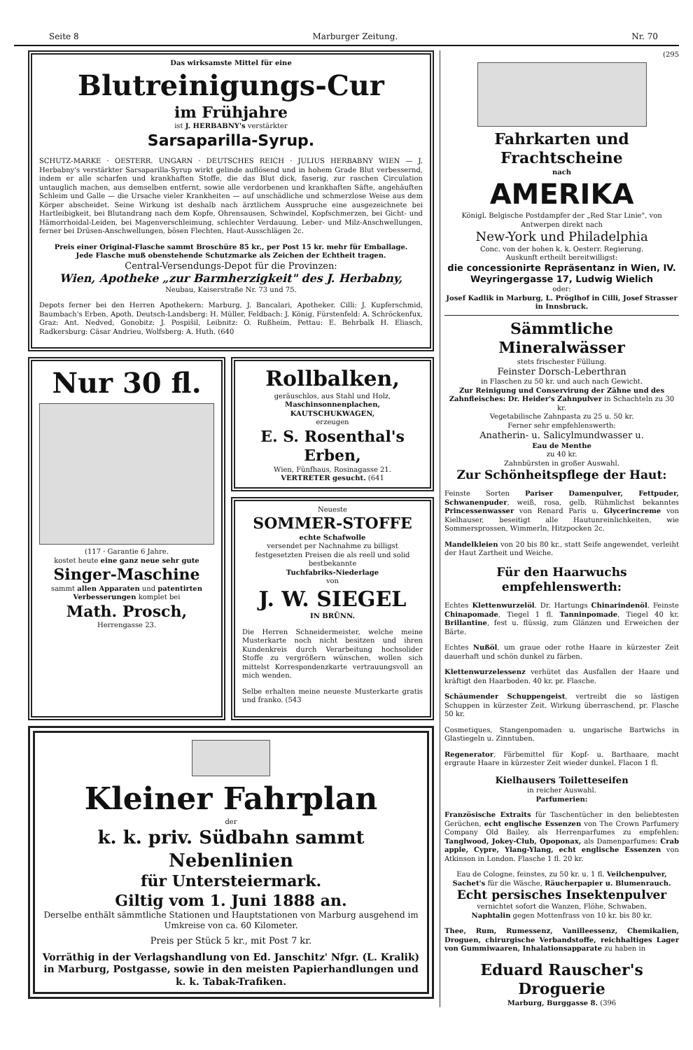Seite 8 Marburger Zeitung. Nr. 70
Das wirksamste Mittel für eine
Blutreinigungs-Cur
im Frühjahre
ist J. HERBABNY's verstärkter
Sarsaparilla-Syrup.
SCHUTZ-MARKE · OESTERR. UNGARN · DEUTSCHES REICH · JULIUS HERBABNY WIEN — J. Herbabny's verstärkter Sarsaparilla-Syrup wirkt gelinde auflösend und in hohem Grade Blut verbessernd, indem er alle scharfen und krankhaften Stoffe, die das Blut dick, faserig, zur raschen Circulation untauglich machen, aus demselben entfernt, sowie alle verdorbenen und krankhaften Säfte, angehäuften Schleim und Galle — die Ursache vieler Krankheiten — auf unschädliche und schmerzlose Weise aus dem Körper abscheidet. Seine Wirkung ist deshalb nach ärztlichem Ausspruche eine ausgezeichnete bei Hartleibigkeit, bei Blutandrang nach dem Kopfe, Ohrensausen, Schwindel, Kopfschmerzen, bei Gicht- und Hämorrhoidal-Leiden, bei Magenverschleimung, schlechter Verdauung, Leber- und Milz-Anschwellungen, ferner bei Drüsen-Anschwellungen, bösen Flechten, Haut-Ausschlägen 2c.
Preis einer Original-Flasche sammt Broschüre 85 kr., per Post 15 kr. mehr für Emballage.
Jede Flasche muß obenstehende Schutzmarke als Zeichen der Echtheit tragen.
Central-Versendungs-Depot für die Provinzen:
Wien, Apotheke „zur Barmherzigkeit" des J. Herbabny,
Neubau, Kaiserstraße Nr. 73 und 75.
Depots ferner bei den Herren Apothekern: Marburg, J. Bancalari, Apotheker. Cilli: J. Kupferschmid, Baumbach's Erben, Apoth. Deutsch-Landsberg: H. Müller, Feldbach: J. König, Fürstenfeld: A. Schröckenfux, Graz: Ant. Nedved, Gonobitz: J. Pospišil, Leibnitz: O. Rußheim, Pettau: E. Behrbalk H. Eliasch, Radkersburg: Cäsar Andrieu, Wolfsberg: A. Huth. (640
Nur 30 fl.
(117 · Garantie 6 Jahre.
kostet heute eine ganz neue sehr gute
Singer-Maschine
sammt allen Apparaten und patentirten Verbesserungen komplet bei
Math. Prosch,
Herrengasse 23.
Rollbalken,
geräuschlos, aus Stahl und Holz,
Maschinsonnenplachen,
KAUTSCHUKWAGEN,
erzeugen
E. S. Rosenthal's Erben,
Wien, Fünfhaus, Rosinagasse 21.
VERTRETER gesucht. (641
Neueste
SOMMER-STOFFE
echte Schafwolle
versendet per Nachnahme zu billigst festgesetzten Preisen die als reell und solid bestbekannte
Tuchfabriks-Niederlage
von
J. W. SIEGEL
IN BRÜNN.
Die Herren Schneidermeister, welche meine Musterkarte noch nicht besitzen und ihren Kundenkreis durch Verarbeitung hochsolider Stoffe zu vergrößern wünschen, wollen sich mittelst Korrespondenzkarte vertrauungsvoll an mich wenden.
Selbe erhalten meine neueste Musterkarte gratis und franko. (543
Kleiner Fahrplan
der
k. k. priv. Südbahn sammt Nebenlinien
für Untersteiermark.
Giltig vom 1. Juni 1888 an.
Derselbe enthält sämmtliche Stationen und Hauptstationen von Marburg ausgehend im Umkreise von ca. 60 Kilometer.
Preis per Stück 5 kr., mit Post 7 kr.
Vorräthig in der Verlagshandlung von Ed. Janschitz' Nfgr. (L. Kralik) in Marburg, Postgasse, sowie in den meisten Papierhandlungen und k. k. Tabak-Trafiken.
(295
Fahrkarten und Frachtscheine
nach
AMERIKA
Königl. Belgische Postdampfer der „Red Star Linie", von Antwerpen direkt nach
New-York und Philadelphia
Conc. von der hohen k. k. Oesterr. Regierung.
Auskunft ertheilt bereitwilligst:
die concessionirte Repräsentanz in Wien, IV. Weyringergasse 17, Ludwig Wielich
oder:
Josef Kadlik in Marburg, L. Pröglhof in Cilli, Josef Strasser in Innsbruck.
Sämmtliche Mineralwässer
stets frischester Füllung.
Feinster Dorsch-Leberthran
in Flaschen zu 50 kr. und auch nach Gewicht.
Zur Reinigung und Conservirung der Zähne und des Zahnfleisches: Dr. Heider's Zahnpulver in Schachteln zu 30 kr.
Vegetabilische Zahnpasta zu 25 u. 50 kr.
Ferner sehr empfehlenswerth:
Anatherin- u. Salicylmundwasser u.
Eau de Menthe
zu 40 kr.
Zahnbürsten in großer Auswahl.
Zur Schönheitspflege der Haut:
Feinste Sorten Pariser Damenpulver, Fettpuder, Schwanenpuder, weiß, rosa, gelb. Rühmlichst bekanntes Princessenwasser von Renard Paris u. Glycerincreme von Kielhauser, beseitigt alle Hautunreinlichkeiten, wie Sommersprossen, Wimmerln, Hitzpocken 2c.
Mandelkleien von 20 bis 80 kr., statt Seife angewendet, verleiht der Haut Zartheit und Weiche.
Für den Haarwuchs empfehlenswerth:
Echtes Klettenwurzelöl. Dr. Hartungs Chinarindenöl. Feinste Chinapomade, Tiegel 1 fl. Tanninpomade, Tiegel 40 kr. Brillantine, fest u. flüssig, zum Glänzen und Erweichen der Bärte.
Echtes Nußöl, um graue oder rothe Haare in kürzester Zeit dauerhaft und schön dunkel zu färben.
Klettenwurzelessenz verhütet das Ausfallen der Haare und kräftigt den Haarboden. 40 kr. pr. Flasche.
Schäumender Schuppengeist, vertreibt die so lästigen Schuppen in kürzester Zeit. Wirkung überraschend, pr. Flasche 50 kr.
Cosmetiques, Stangenpomaden u. ungarische Bartwichs in Glastiegeln u. Zinntuben.
Regenerator, Färbemittel für Kopf- u. Barthaare, macht ergraute Haare in kürzester Zeit wieder dunkel. Flacon 1 fl.
Kielhausers Toiletteseifen
in reicher Auswahl.
Parfumerien:
Französische Extraits für Taschentücher in den beliebtesten Gerüchen, echt englische Essenzen von The Crown Parfumery Company Old Bailey, als Herrenparfumes zu empfehlen: Tanglwood, Jokey-Club, Opoponax, als Damenparfumes: Crab apple, Cypre, Ylang-Ylang, echt englische Essenzen von Atkinson in London. Flasche 1 fl. 20 kr.
Eau de Cologne, feinstes, zu 50 kr. u. 1 fl. Veilchenpulver, Sachet's für die Wäsche, Räucherpapier u. Blumenrauch.
Echt persisches Insektenpulver
vernichtet sofort die Wanzen, Flöhe, Schwaben.
Naphtalin gegen Mottenfrass von 10 kr. bis 80 kr.
Thee, Rum, Rumessenz, Vanilleessenz, Chemikalien, Droguen, chirurgische Verbandstoffe, reichhaltiges Lager von Gummiwaaren, Inhalationsapparate zu haben in
Eduard Rauscher's Droguerie
Marburg, Burggasse 8. (396